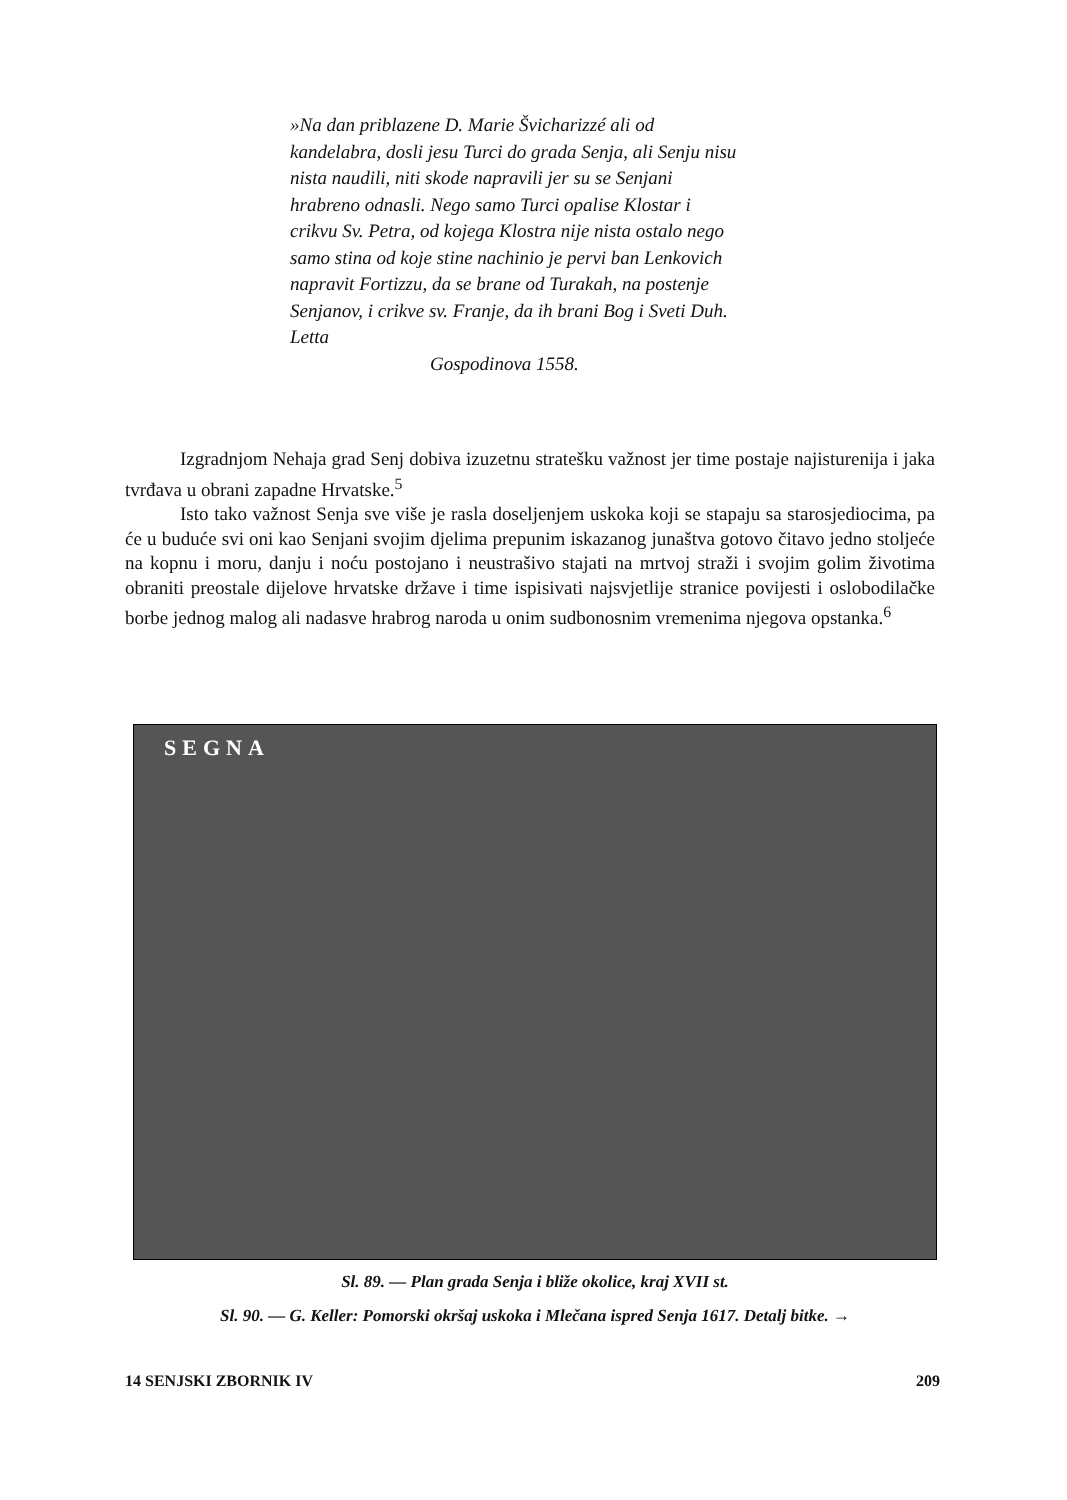»Na dan priblazene D. Marie Švicharizzé ali od kandelabra, dosli jesu Turci do grada Senja, ali Senju nisu nista naudili, niti skode napravili jer su se Senjani hrabreno odnasli. Nego samo Turci opalise Klostar i crikvu Sv. Petra, od kojega Klostra nije nista ostalo nego samo stina od koje stine nachinio je pervi ban Lenkovich napravit Fortizzu, da se brane od Turakah, na postenje Senjanov, i crikve sv. Franje, da ih brani Bog i Sveti Duh. Letta
Gospodinova 1558.
Izgradnjom Nehaja grad Senj dobiva izuzetnu stratešku važnost jer time postaje najisturenija i jaka tvrđava u obrani zapadne Hrvatske.<sup>5</sup>
Isto tako važnost Senja sve više je rasla doseljenjem uskoka koji se stapaju sa starosjediocima, pa će u buduće svi oni kao Senjani svojim djelima prepunim iskazanog junaštva gotovo čitavo jedno stoljeće na kopnu i moru, danju i noću postojano i neustrašivo stajati na mrtvoj straži i svojim golim životima obraniti preostale dijelove hrvatske države i time ispisivati najsvjetlije stranice povijesti i oslobodilačke borbe jednog malog ali nadasve hrabrog naroda u onim sudbonosnim vremenima njegova opstanka.<sup>6</sup>
SEGNA
Sl. 89. — Plan grada Senja i bliže okolice, kraj XVII st.
Sl. 90. — G. Keller: Pomorski okršaj uskoka i Mlečana ispred Senja 1617. Detalj bitke. →
14 SENJSKI ZBORNIK IV 209